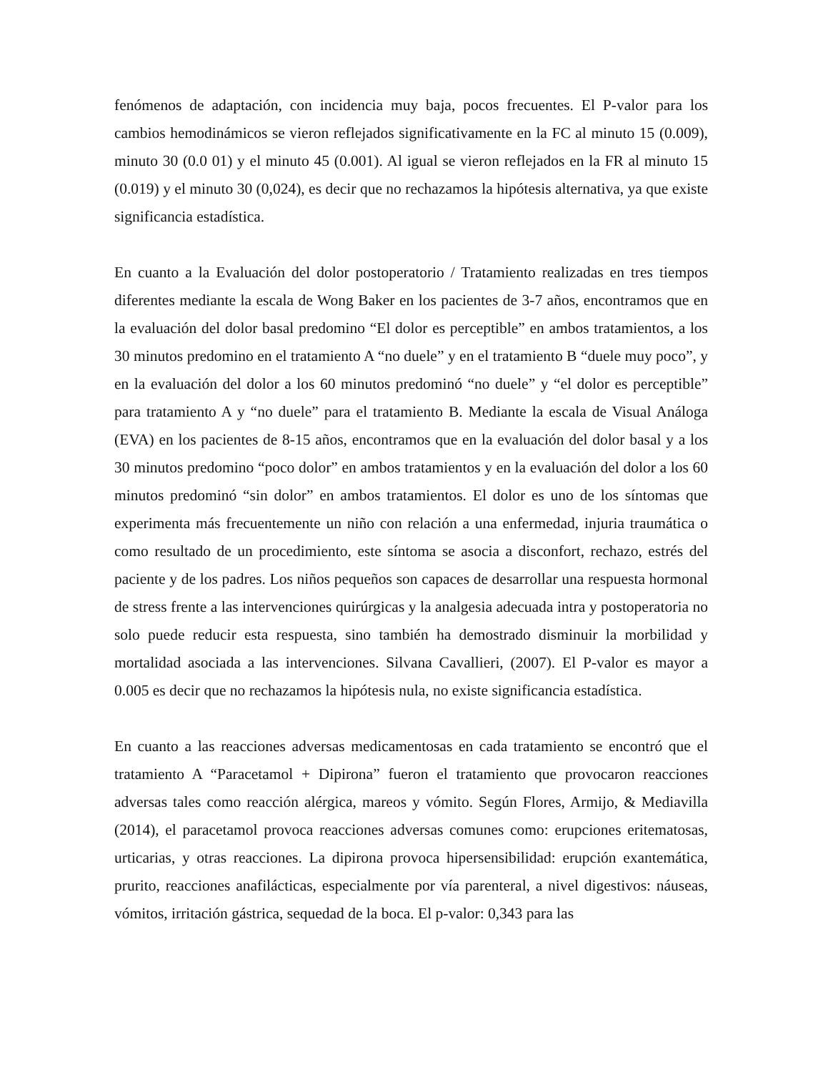fenómenos de adaptación, con incidencia muy baja, pocos frecuentes. El P-valor para los cambios hemodinámicos se vieron reflejados significativamente en la FC al minuto 15 (0.009), minuto 30 (0.0 01) y el minuto 45 (0.001). Al igual se vieron reflejados en la FR al minuto 15 (0.019) y el minuto 30 (0,024), es decir que no rechazamos la hipótesis alternativa, ya que existe significancia estadística.
En cuanto a la Evaluación del dolor postoperatorio / Tratamiento realizadas en tres tiempos diferentes mediante la escala de Wong Baker en los pacientes de 3-7 años, encontramos que en la evaluación del dolor basal predomino “El dolor es perceptible” en ambos tratamientos, a los 30 minutos predomino en el tratamiento A “no duele” y en el tratamiento B “duele muy poco”, y en la evaluación del dolor a los 60 minutos predominó “no duele” y “el dolor es perceptible” para tratamiento A y “no duele” para el tratamiento B. Mediante la escala de Visual Análoga (EVA) en los pacientes de 8-15 años, encontramos que en la evaluación del dolor basal y a los 30 minutos predomino “poco dolor” en ambos tratamientos y en la evaluación del dolor a los 60 minutos predominó “sin dolor” en ambos tratamientos. El dolor es uno de los síntomas que experimenta más frecuentemente un niño con relación a una enfermedad, injuria traumática o como resultado de un procedimiento, este síntoma se asocia a disconfort, rechazo, estrés del paciente y de los padres. Los niños pequeños son capaces de desarrollar una respuesta hormonal de stress frente a las intervenciones quirúrgicas y la analgesia adecuada intra y postoperatoria no solo puede reducir esta respuesta, sino también ha demostrado disminuir la morbilidad y mortalidad asociada a las intervenciones. Silvana Cavallieri, (2007). El P-valor es mayor a 0.005 es decir que no rechazamos la hipótesis nula, no existe significancia estadística.
En cuanto a las reacciones adversas medicamentosas en cada tratamiento se encontró que el tratamiento A “Paracetamol + Dipirona” fueron el tratamiento que provocaron reacciones adversas tales como reacción alérgica, mareos y vómito. Según Flores, Armijo, & Mediavilla (2014), el paracetamol provoca reacciones adversas comunes como: erupciones eritematosas, urticarias, y otras reacciones. La dipirona provoca hipersensibilidad: erupción exantemática, prurito, reacciones anafilácticas, especialmente por vía parenteral, a nivel digestivos: náuseas, vómitos, irritación gástrica, sequedad de la boca. El p-valor: 0,343 para las